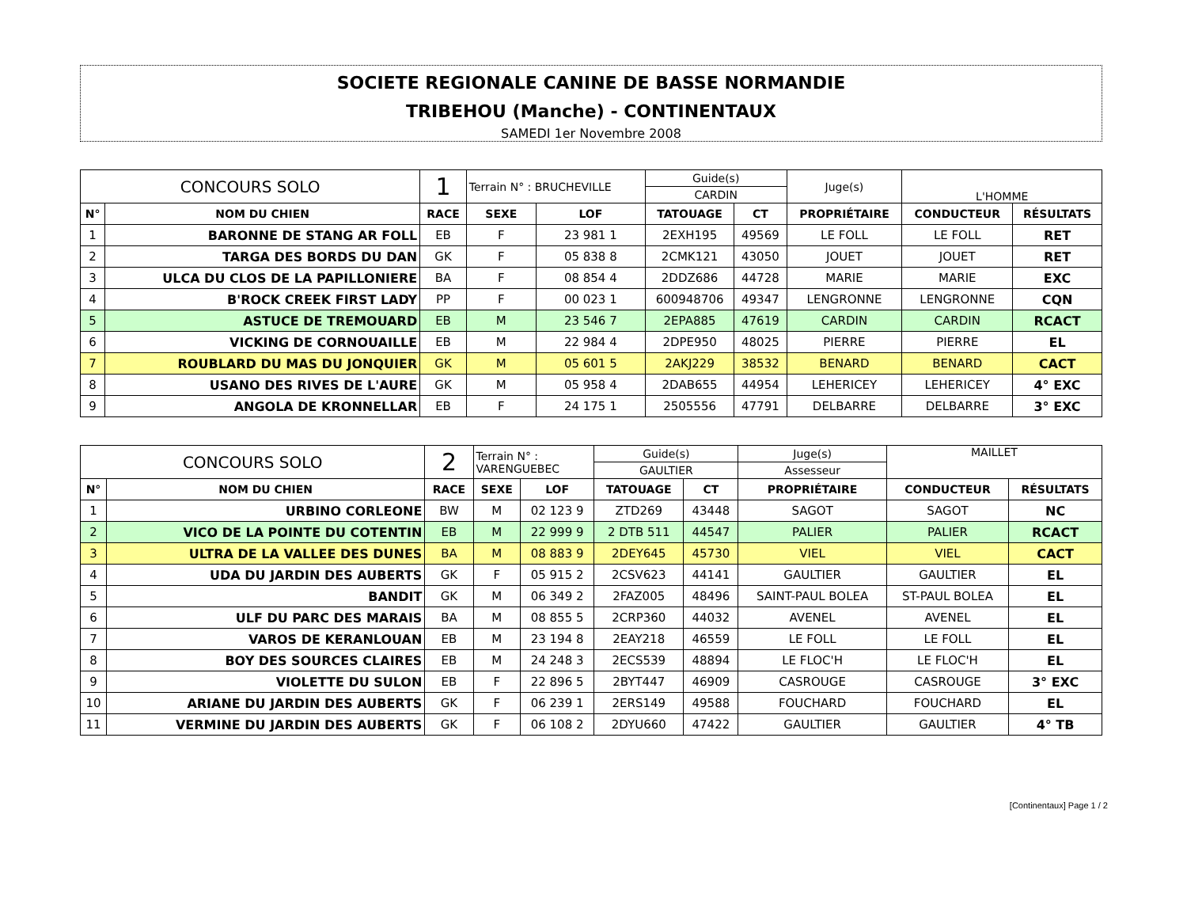SOCIETE REGIONALE CANINE DE BASSE NORMANDIE
TRIBEHOU (Manche) - CONTINENTAUX
SAMEDI 1er Novembre 2008
| CONCOURS SOLO | | 1 | Terrain N° : BRUCHEVILLE | | Guide(s) | | Juge(s) | L'HOMME | |
| | | | | | CARDIN | | | | |
| N° | NOM DU CHIEN | RACE | SEXE | LOF | TATOUAGE | CT | PROPRIÉTAIRE | CONDUCTEUR | RÉSULTATS |
| 1 | BARONNE DE STANG AR FOLL | EB | F | 23 981 1 | 2EXH195 | 49569 | LE FOLL | LE FOLL | RET |
| 2 | TARGA DES BORDS DU DAN | GK | F | 05 838 8 | 2CMK121 | 43050 | JOUET | JOUET | RET |
| 3 | ULCA DU CLOS DE LA PAPILLONIERE | BA | F | 08 854 4 | 2DDZ686 | 44728 | MARIE | MARIE | EXC |
| 4 | B'ROCK CREEK FIRST LADY | PP | F | 00 023 1 | 600948706 | 49347 | LENGRONNE | LENGRONNE | CQN |
| 5 | ASTUCE DE TREMOUARD | EB | M | 23 546 7 | 2EPA885 | 47619 | CARDIN | CARDIN | RCACT |
| 6 | VICKING DE CORNOUAILLE | EB | M | 22 984 4 | 2DPE950 | 48025 | PIERRE | PIERRE | EL |
| 7 | ROUBLARD DU MAS DU JONQUIER | GK | M | 05 601 5 | 2AKJ229 | 38532 | BENARD | BENARD | CACT |
| 8 | USANO DES RIVES DE L'AURE | GK | M | 05 958 4 | 2DAB655 | 44954 | LEHERICEY | LEHERICEY | 4° EXC |
| 9 | ANGOLA DE KRONNELLAR | EB | F | 24 175 1 | 2505556 | 47791 | DELBARRE | DELBARRE | 3° EXC |
| CONCOURS SOLO | | 2 | Terrain N° : VARENGUEBEC | | Guide(s) | | Juge(s) | MAILLET | |
| | | | | | GAULTIER | | Assesseur | | |
| N° | NOM DU CHIEN | RACE | SEXE | LOF | TATOUAGE | CT | PROPRIÉTAIRE | CONDUCTEUR | RÉSULTATS |
| 1 | URBINO CORLEONE | BW | M | 02 123 9 | ZTD269 | 43448 | SAGOT | SAGOT | NC |
| 2 | VICO DE LA POINTE DU COTENTIN | EB | M | 22 999 9 | 2 DTB 511 | 44547 | PALIER | PALIER | RCACT |
| 3 | ULTRA DE LA VALLEE DES DUNES | BA | M | 08 883 9 | 2DEY645 | 45730 | VIEL | VIEL | CACT |
| 4 | UDA DU JARDIN DES AUBERTS | GK | F | 05 915 2 | 2CSV623 | 44141 | GAULTIER | GAULTIER | EL |
| 5 | BANDIT | GK | M | 06 349 2 | 2FAZ005 | 48496 | SAINT-PAUL BOLEA | ST-PAUL BOLEA | EL |
| 6 | ULF DU PARC DES MARAIS | BA | M | 08 855 5 | 2CRP360 | 44032 | AVENEL | AVENEL | EL |
| 7 | VAROS DE KERANLOUAN | EB | M | 23 194 8 | 2EAY218 | 46559 | LE FOLL | LE FOLL | EL |
| 8 | BOY DES SOURCES CLAIRES | EB | M | 24 248 3 | 2ECS539 | 48894 | LE FLOC'H | LE FLOC'H | EL |
| 9 | VIOLETTE DU SULON | EB | F | 22 896 5 | 2BYT447 | 46909 | CASROUGE | CASROUGE | 3° EXC |
| 10 | ARIANE DU JARDIN DES AUBERTS | GK | F | 06 239 1 | 2ERS149 | 49588 | FOUCHARD | FOUCHARD | EL |
| 11 | VERMINE DU JARDIN DES AUBERTS | GK | F | 06 108 2 | 2DYU660 | 47422 | GAULTIER | GAULTIER | 4° TB |
[Continentaux] Page 1 / 2